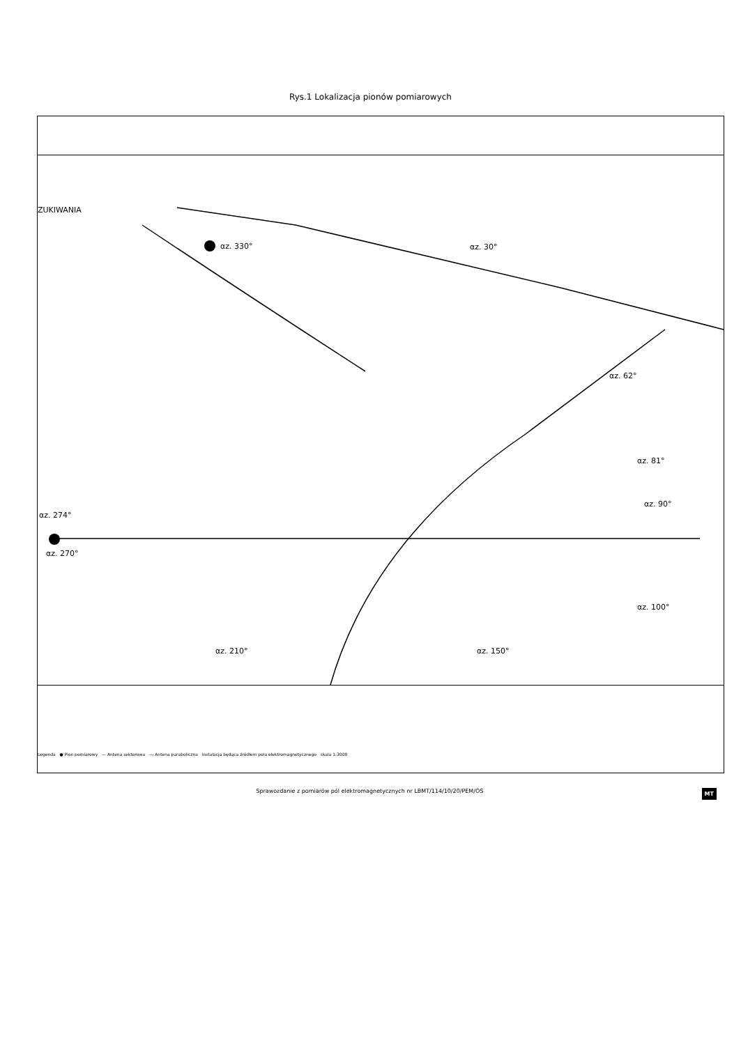Rys.1 Lokalizacja pionów pomiarowych
αz. 330°
αz. 30°
αz. 62°
αz. 81°
αz. 90°
αz. 100°
αz. 274°
αz. 270°
αz. 210°
αz. 150°
ZUKIWANIA
Legenda ● Pion pomiarowy — Antena sektorowa --- Antena paraboliczna Instalacja będąca źródłem pola elektromagnetycznego skala 1:3000
Sprawozdanie z pomiarów pól elektromagnetycznych nr LBMT/114/10/20/PEM/OS MT